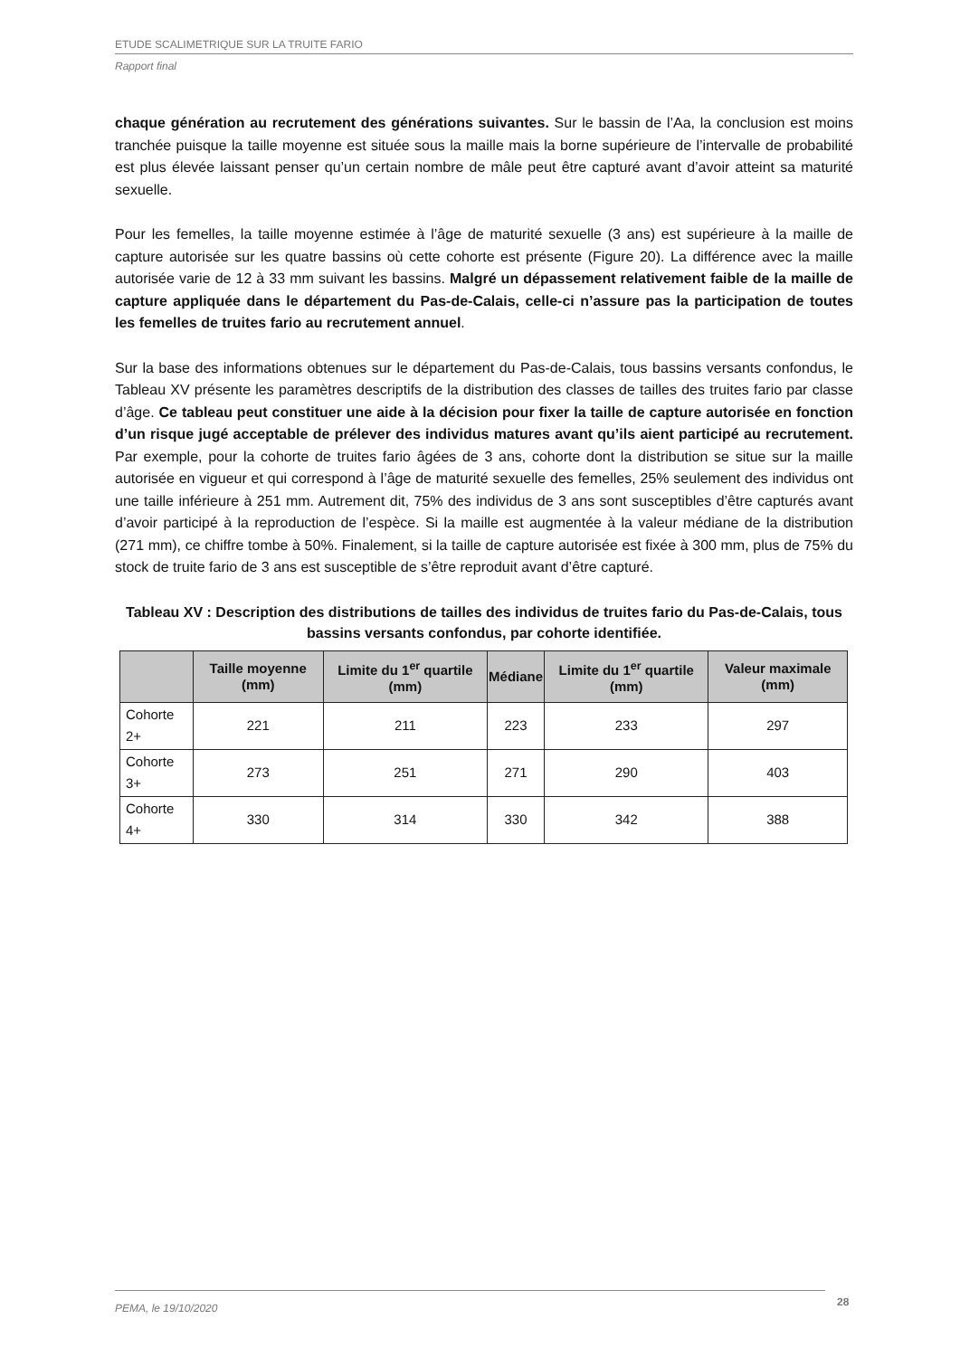ETUDE SCALIMETRIQUE SUR LA TRUITE FARIO
Rapport final
chaque génération au recrutement des générations suivantes. Sur le bassin de l’Aa, la conclusion est moins tranchée puisque la taille moyenne est située sous la maille mais la borne supérieure de l’intervalle de probabilité est plus élevée laissant penser qu’un certain nombre de mâle peut être capturé avant d’avoir atteint sa maturité sexuelle.
Pour les femelles, la taille moyenne estimée à l’âge de maturité sexuelle (3 ans) est supérieure à la maille de capture autorisée sur les quatre bassins où cette cohorte est présente (Figure 20). La différence avec la maille autorisée varie de 12 à 33 mm suivant les bassins. Malgré un dépassement relativement faible de la maille de capture appliquée dans le département du Pas-de-Calais, celle-ci n’assure pas la participation de toutes les femelles de truites fario au recrutement annuel.
Sur la base des informations obtenues sur le département du Pas-de-Calais, tous bassins versants confondus, le Tableau XV présente les paramètres descriptifs de la distribution des classes de tailles des truites fario par classe d’âge. Ce tableau peut constituer une aide à la décision pour fixer la taille de capture autorisée en fonction d’un risque jugé acceptable de prélever des individus matures avant qu’ils aient participé au recrutement. Par exemple, pour la cohorte de truites fario âgées de 3 ans, cohorte dont la distribution se situe sur la maille autorisée en vigueur et qui correspond à l’âge de maturité sexuelle des femelles, 25% seulement des individus ont une taille inférieure à 251 mm. Autrement dit, 75% des individus de 3 ans sont susceptibles d’être capturés avant d’avoir participé à la reproduction de l’espèce. Si la maille est augmentée à la valeur médiane de la distribution (271 mm), ce chiffre tombe à 50%. Finalement, si la taille de capture autorisée est fixée à 300 mm, plus de 75% du stock de truite fario de 3 ans est susceptible de s’être reproduit avant d’être capturé.
Tableau XV : Description des distributions de tailles des individus de truites fario du Pas-de-Calais, tous bassins versants confondus, par cohorte identifiée.
| | Taille moyenne (mm) | Limite du 1<sup>er</sup> quartile (mm) | Médiane | Limite du 1<sup>er</sup> quartile (mm) | Valeur maximale (mm) |
| --- | --- | --- | --- | --- | --- |
| Cohorte 2+ | 221 | 211 | 223 | 233 | 297 |
| Cohorte 3+ | 273 | 251 | 271 | 290 | 403 |
| Cohorte 4+ | 330 | 314 | 330 | 342 | 388 |
PEMA, le 19/10/2020 28